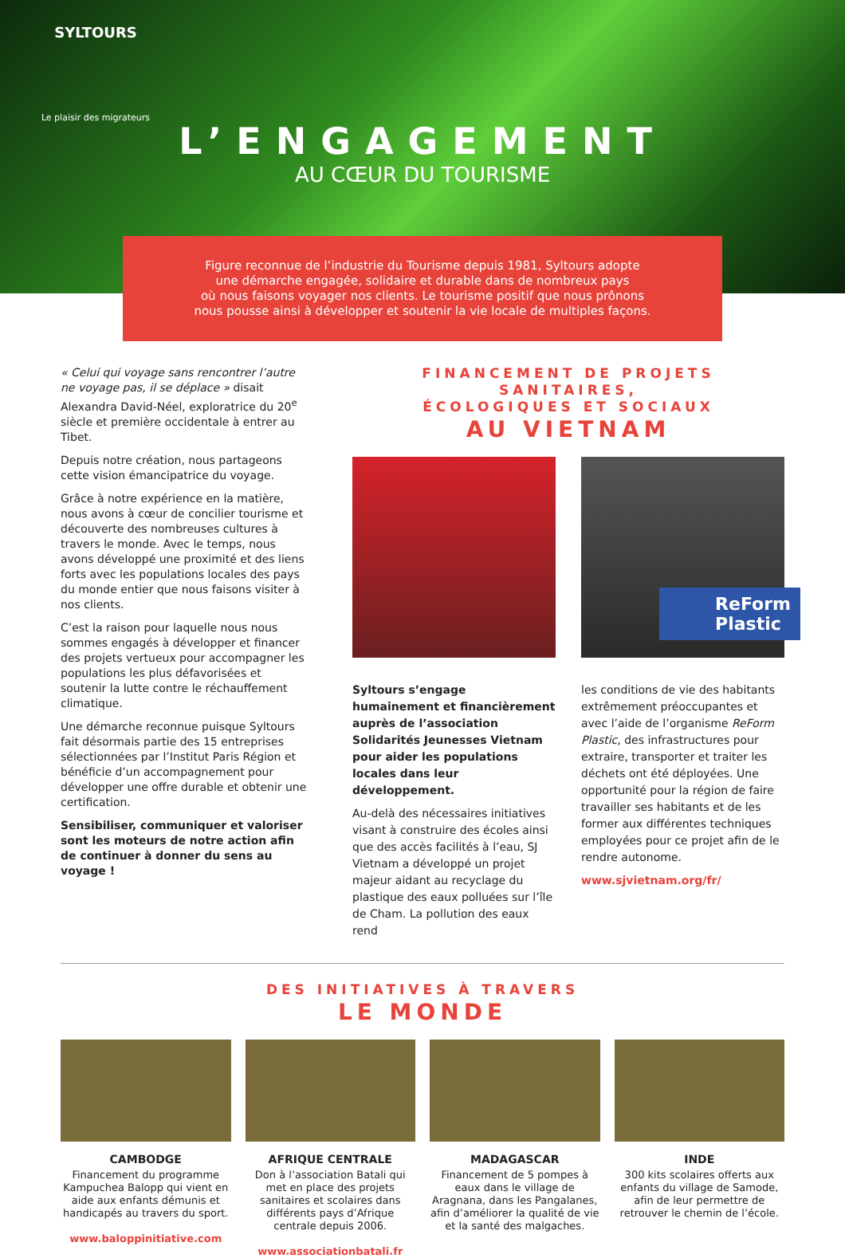SYLTOURS
Le plaisir des migrateurs
L’ENGAGEMENT
AU CŒUR DU TOURISME
Figure reconnue de l’industrie du Tourisme depuis 1981, Syltours adopte
une démarche engagée, solidaire et durable dans de nombreux pays
où nous faisons voyager nos clients. Le tourisme positif que nous prônons
nous pousse ainsi à développer et soutenir la vie locale de multiples façons.
« Celui qui voyage sans rencontrer l’autre ne voyage pas, il se déplace » disait Alexandra David-Néel, exploratrice du 20<sup>e</sup> siècle et première occidentale à entrer au Tibet.
Depuis notre création, nous partageons cette vision émancipatrice du voyage.
Grâce à notre expérience en la matière, nous avons à cœur de concilier tourisme et découverte des nombreuses cultures à travers le monde. Avec le temps, nous avons développé une proximité et des liens forts avec les populations locales des pays du monde entier que nous faisons visiter à nos clients.
C’est la raison pour laquelle nous nous sommes engagés à développer et financer des projets vertueux pour accompagner les populations les plus défavorisées et soutenir la lutte contre le réchauffement climatique.
Une démarche reconnue puisque Syltours fait désormais partie des 15 entreprises sélectionnées par l’Institut Paris Région et bénéficie d’un accompagnement pour développer une offre durable et obtenir une certification.
Sensibiliser, communiquer et valoriser sont les moteurs de notre action afin de continuer à donner du sens au voyage !
FINANCEMENT DE PROJETS SANITAIRES,
ÉCOLOGIQUES ET SOCIAUX
AU VIETNAM
ReForm
Plastic
Syltours s’engage humainement et financièrement auprès de l’association Solidarités Jeunesses Vietnam pour aider les populations locales dans leur développement.
Au-delà des nécessaires initiatives visant à construire des écoles ainsi que des accès facilités à l’eau, SJ Vietnam a développé un projet majeur aidant au recyclage du plastique des eaux polluées sur l’île de Cham. La pollution des eaux rend
les conditions de vie des habitants extrêmement préoccupantes et avec l’aide de l’organisme ReForm Plastic, des infrastructures pour extraire, transporter et traiter les déchets ont été déployées. Une opportunité pour la région de faire travailler ses habitants et de les former aux différentes techniques employées pour ce projet afin de le rendre autonome.
www.sjvietnam.org/fr/
DES INITIATIVES À TRAVERS
LE MONDE
CAMBODGE
Financement du programme Kampuchea Balopp qui vient en aide aux enfants démunis et handicapés au travers du sport.
www.baloppinitiative.com
AFRIQUE CENTRALE
Don à l’association Batali qui met en place des projets sanitaires et scolaires dans différents pays d’Afrique centrale depuis 2006.
www.associationbatali.fr
MADAGASCAR
Financement de 5 pompes à eaux dans le village de Aragnana, dans les Pangalanes, afin d’améliorer la qualité de vie et la santé des malgaches.
INDE
300 kits scolaires offerts aux enfants du village de Samode, afin de leur permettre de retrouver le chemin de l’école.